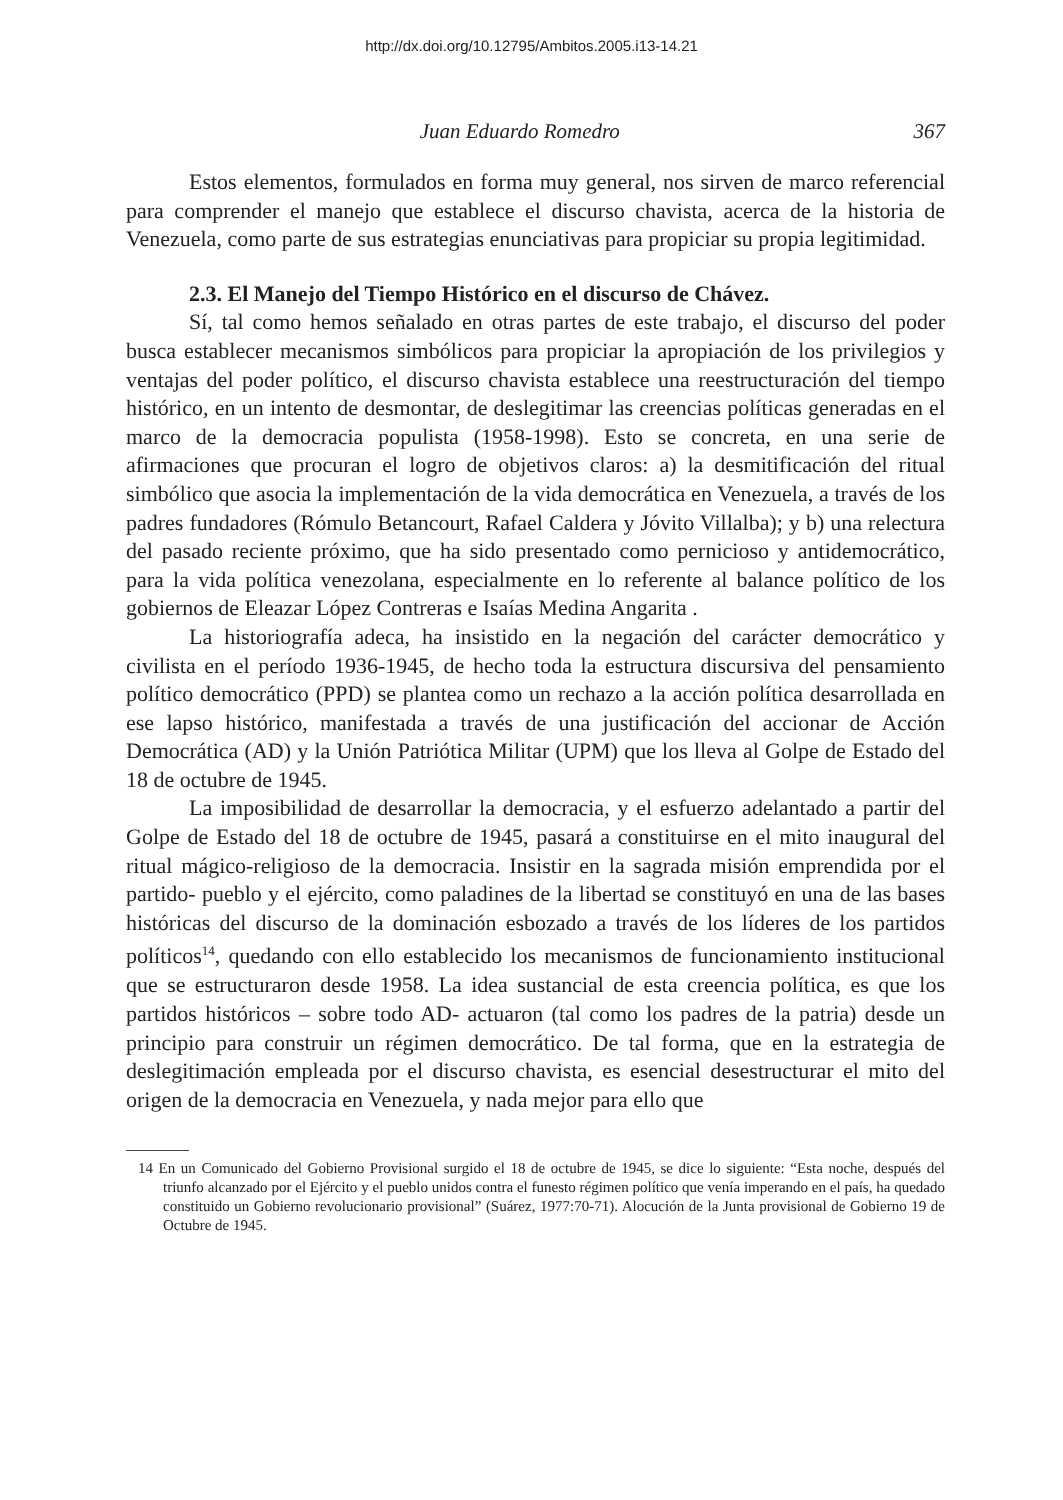http://dx.doi.org/10.12795/Ambitos.2005.i13-14.21
Juan Eduardo Romedro 367
Estos elementos, formulados en forma muy general, nos sirven de marco referencial para comprender el manejo que establece el discurso chavista, acerca de la historia de Venezuela, como parte de sus estrategias enunciativas para propiciar su propia legitimidad.
2.3. El Manejo del Tiempo Histórico en el discurso de Chávez.
Sí, tal como hemos señalado en otras partes de este trabajo, el discurso del poder busca establecer mecanismos simbólicos para propiciar la apropiación de los privilegios y ventajas del poder político, el discurso chavista establece una reestructuración del tiempo histórico, en un intento de desmontar, de deslegitimar las creencias políticas generadas en el marco de la democracia populista (1958-1998). Esto se concreta, en una serie de afirmaciones que procuran el logro de objetivos claros: a) la desmitificación del ritual simbólico que asocia la implementación de la vida democrática en Venezuela, a través de los padres fundadores (Rómulo Betancourt, Rafael Caldera y Jóvito Villalba); y b) una relectura del pasado reciente próximo, que ha sido presentado como pernicioso y antidemocrático, para la vida política venezolana, especialmente en lo referente al balance político de los gobiernos de Eleazar López Contreras e Isaías Medina Angarita .
La historiografía adeca, ha insistido en la negación del carácter democrático y civilista en el período 1936-1945, de hecho toda la estructura discursiva del pensamiento político democrático (PPD) se plantea como un rechazo a la acción política desarrollada en ese lapso histórico, manifestada a través de una justificación del accionar de Acción Democrática (AD) y la Unión Patriótica Militar (UPM) que los lleva al Golpe de Estado del 18 de octubre de 1945.
La imposibilidad de desarrollar la democracia, y el esfuerzo adelantado a partir del Golpe de Estado del 18 de octubre de 1945, pasará a constituirse en el mito inaugural del ritual mágico-religioso de la democracia. Insistir en la sagrada misión emprendida por el partido- pueblo y el ejército, como paladines de la libertad se constituyó en una de las bases históricas del discurso de la dominación esbozado a través de los líderes de los partidos políticos<sup>14</sup>, quedando con ello establecido los mecanismos de funcionamiento institucional que se estructuraron desde 1958. La idea sustancial de esta creencia política, es que los partidos históricos – sobre todo AD- actuaron (tal como los padres de la patria) desde un principio para construir un régimen democrático. De tal forma, que en la estrategia de deslegitimación empleada por el discurso chavista, es esencial desestructurar el mito del origen de la democracia en Venezuela, y nada mejor para ello que
14 En un Comunicado del Gobierno Provisional surgido el 18 de octubre de 1945, se dice lo siguiente: “Esta noche, después del triunfo alcanzado por el Ejército y el pueblo unidos contra el funesto régimen político que venía imperando en el país, ha quedado constituido un Gobierno revolucionario provisional” (Suárez, 1977:70-71). Alocución de la Junta provisional de Gobierno 19 de Octubre de 1945.